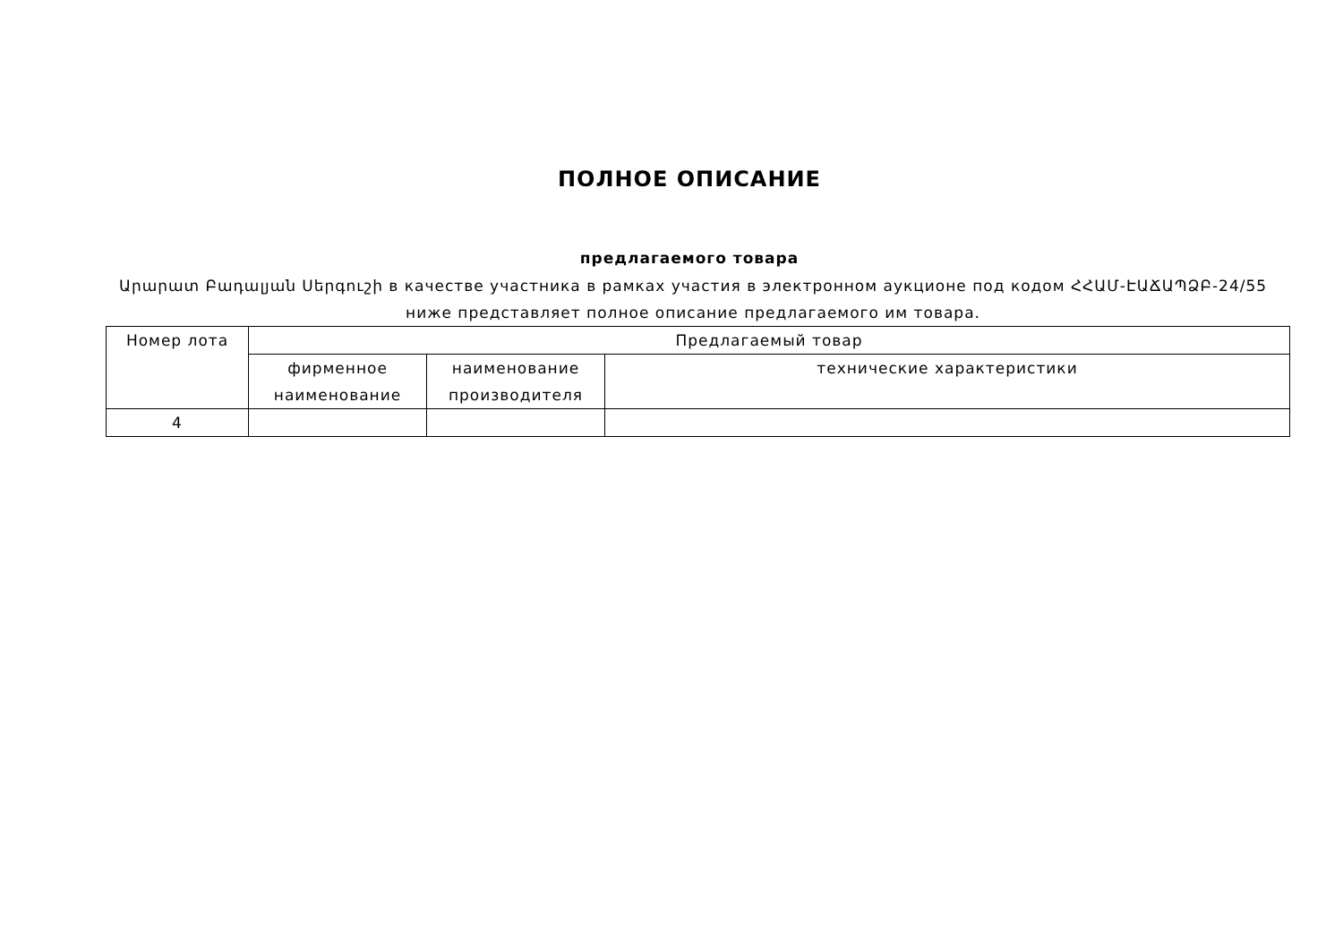ПОЛНОЕ ОПИСАНИЕ
предлагаемого товара
Արարատ Բադալյան Սերգուշի в качестве участника в рамках участия в электронном аукционе под кодом ՀՀԱՄ-ԷԱՃԱՊՁԲ-24/55 ниже представляет полное описание предлагаемого им товара.
| Номер лота | Предлагаемый товар | | |
| --- | --- | --- | --- |
| | фирменное наименование | наименование производителя | технические характеристики |
| 4 | | | |